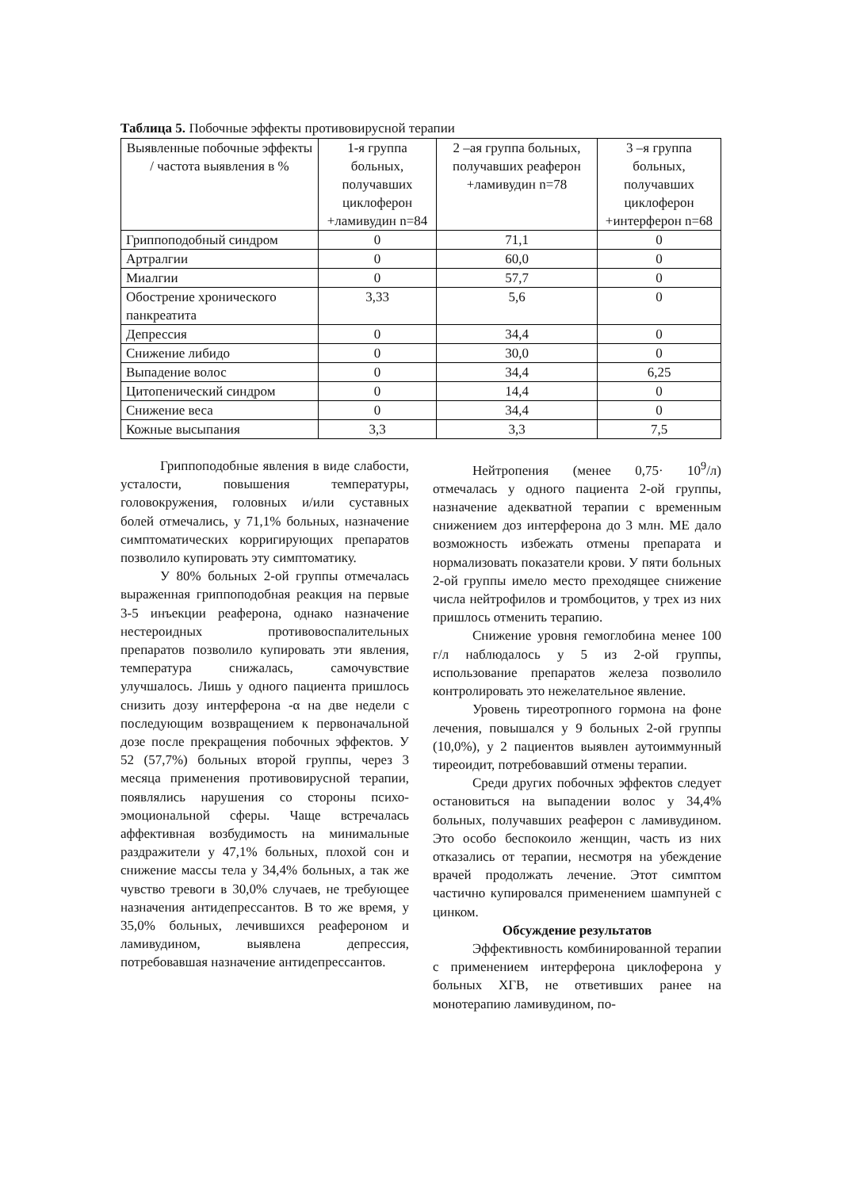Таблица 5. Побочные эффекты противовирусной терапии
| Выявленные побочные эффекты / частота выявления в % | 1-я группа больных, получавших циклоферон +ламивудин n=84 | 2 –ая группа больных, получавших реаферон +ламивудин n=78 | 3 –я группа больных, получавших циклоферон +интерферон n=68 |
| Гриппоподобный синдром | 0 | 71,1 | 0 |
| Артралгии | 0 | 60,0 | 0 |
| Миалгии | 0 | 57,7 | 0 |
| Обострение хронического панкреатита | 3,33 | 5,6 | 0 |
| Депрессия | 0 | 34,4 | 0 |
| Снижение либидо | 0 | 30,0 | 0 |
| Выпадение волос | 0 | 34,4 | 6,25 |
| Цитопенический синдром | 0 | 14,4 | 0 |
| Снижение веса | 0 | 34,4 | 0 |
| Кожные высыпания | 3,3 | 3,3 | 7,5 |
Гриппоподобные явления в виде слабости, усталости, повышения температуры, головокружения, головных и/или суставных болей отмечались, у 71,1% больных, назначение симптоматических корригирующих препаратов позволило купировать эту симптоматику.
У 80% больных 2-ой группы отмечалась выраженная гриппоподобная реакция на первые 3-5 инъекции реаферона, однако назначение нестероидных противовоспалительных препаратов позволило купировать эти явления, температура снижалась, самочувствие улучшалось. Лишь у одного пациента пришлось снизить дозу интерферона -α на две недели с последующим возвращением к первоначальной дозе после прекращения побочных эффектов. У 52 (57,7%) больных второй группы, через 3 месяца применения противовирусной терапии, появлялись нарушения со стороны психо-эмоциональной сферы. Чаще встречалась аффективная возбудимость на минимальные раздражители у 47,1% больных, плохой сон и снижение массы тела у 34,4% больных, а так же чувство тревоги в 30,0% случаев, не требующее назначения антидепрессантов. В то же время, у 35,0% больных, лечившихся реафероном и ламивудином, выявлена депрессия, потребовавшая назначение антидепрессантов.
Нейтропения (менее 0,75· 10<sup>9</sup>/л) отмечалась у одного пациента 2-ой группы, назначение адекватной терапии с временным снижением доз интерферона до 3 млн. МЕ дало возможность избежать отмены препарата и нормализовать показатели крови. У пяти больных 2-ой группы имело место преходящее снижение числа нейтрофилов и тромбоцитов, у трех из них пришлось отменить терапию.
Снижение уровня гемоглобина менее 100 г/л наблюдалось у 5 из 2-ой группы, использование препаратов железа позволило контролировать это нежелательное явление.
Уровень тиреотропного гормона на фоне лечения, повышался у 9 больных 2-ой группы (10,0%), у 2 пациентов выявлен аутоиммунный тиреоидит, потребовавший отмены терапии.
Среди других побочных эффектов следует остановиться на выпадении волос у 34,4% больных, получавших реаферон с ламивудином. Это особо беспокоило женщин, часть из них отказались от терапии, несмотря на убеждение врачей продолжать лечение. Этот симптом частично купировался применением шампуней с цинком.
Обсуждение результатов
Эффективность комбинированной терапии с применением интерферона циклоферона у больных ХГВ, не ответивших ранее на монотерапию ламивудином, по-